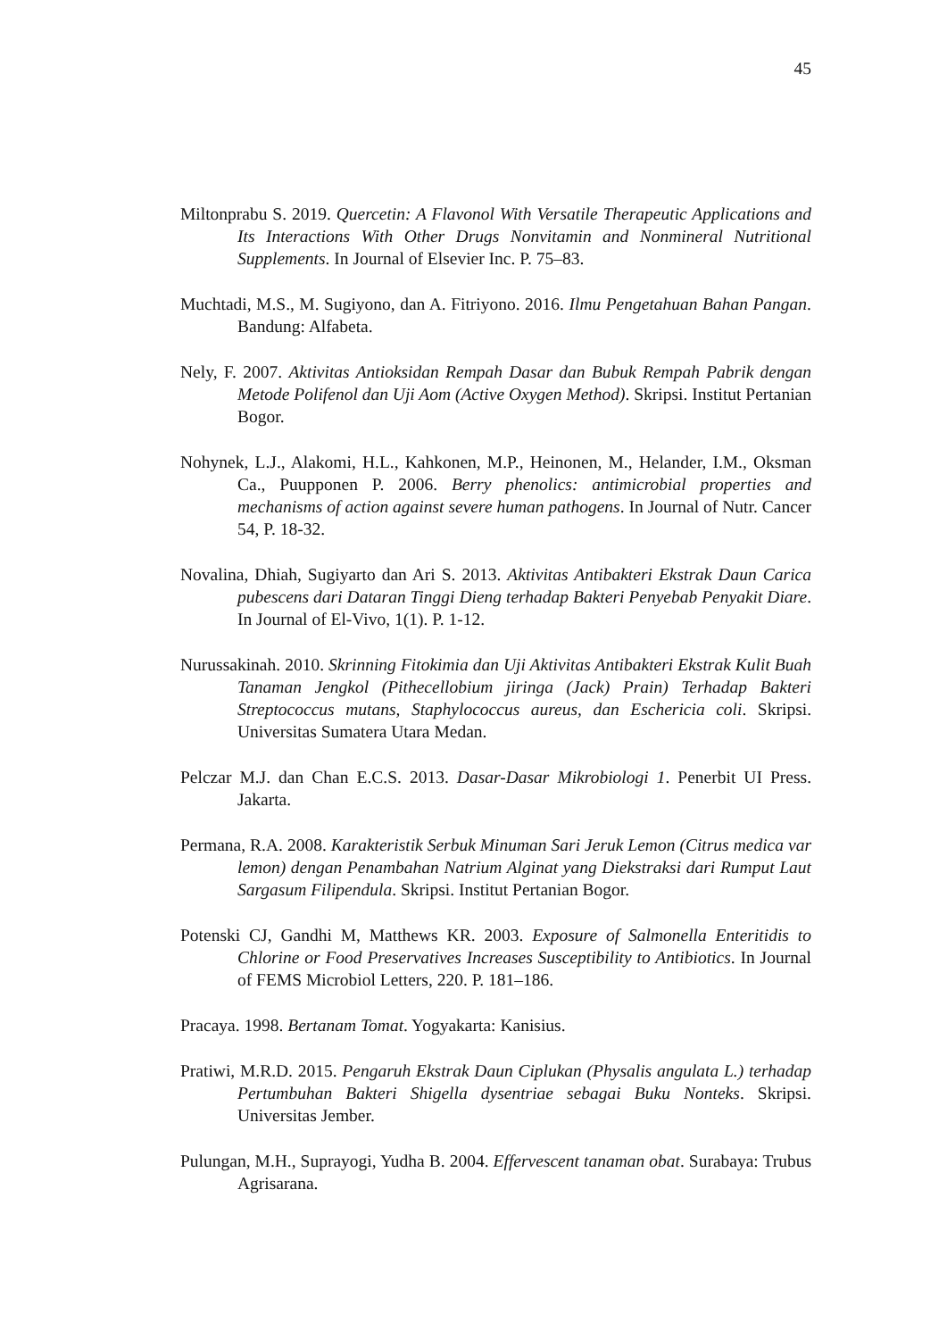45
Miltonprabu S. 2019. Quercetin: A Flavonol With Versatile Therapeutic Applications and Its Interactions With Other Drugs Nonvitamin and Nonmineral Nutritional Supplements. In Journal of Elsevier Inc. P. 75–83.
Muchtadi, M.S., M. Sugiyono, dan A. Fitriyono. 2016. Ilmu Pengetahuan Bahan Pangan. Bandung: Alfabeta.
Nely, F. 2007. Aktivitas Antioksidan Rempah Dasar dan Bubuk Rempah Pabrik dengan Metode Polifenol dan Uji Aom (Active Oxygen Method). Skripsi. Institut Pertanian Bogor.
Nohynek, L.J., Alakomi, H.L., Kahkonen, M.P., Heinonen, M., Helander, I.M., Oksman Ca., Puupponen P. 2006. Berry phenolics: antimicrobial properties and mechanisms of action against severe human pathogens. In Journal of Nutr. Cancer 54, P. 18-32.
Novalina, Dhiah, Sugiyarto dan Ari S. 2013. Aktivitas Antibakteri Ekstrak Daun Carica pubescens dari Dataran Tinggi Dieng terhadap Bakteri Penyebab Penyakit Diare. In Journal of El-Vivo, 1(1). P. 1-12.
Nurussakinah. 2010. Skrinning Fitokimia dan Uji Aktivitas Antibakteri Ekstrak Kulit Buah Tanaman Jengkol (Pithecellobium jiringa (Jack) Prain) Terhadap Bakteri Streptococcus mutans, Staphylococcus aureus, dan Eschericia coli. Skripsi. Universitas Sumatera Utara Medan.
Pelczar M.J. dan Chan E.C.S. 2013. Dasar-Dasar Mikrobiologi 1. Penerbit UI Press. Jakarta.
Permana, R.A. 2008. Karakteristik Serbuk Minuman Sari Jeruk Lemon (Citrus medica var lemon) dengan Penambahan Natrium Alginat yang Diekstraksi dari Rumput Laut Sargasum Filipendula. Skripsi. Institut Pertanian Bogor.
Potenski CJ, Gandhi M, Matthews KR. 2003. Exposure of Salmonella Enteritidis to Chlorine or Food Preservatives Increases Susceptibility to Antibiotics. In Journal of FEMS Microbiol Letters, 220. P. 181–186.
Pracaya. 1998. Bertanam Tomat. Yogyakarta: Kanisius.
Pratiwi, M.R.D. 2015. Pengaruh Ekstrak Daun Ciplukan (Physalis angulata L.) terhadap Pertumbuhan Bakteri Shigella dysentriae sebagai Buku Nonteks. Skripsi. Universitas Jember.
Pulungan, M.H., Suprayogi, Yudha B. 2004. Effervescent tanaman obat. Surabaya: Trubus Agrisarana.